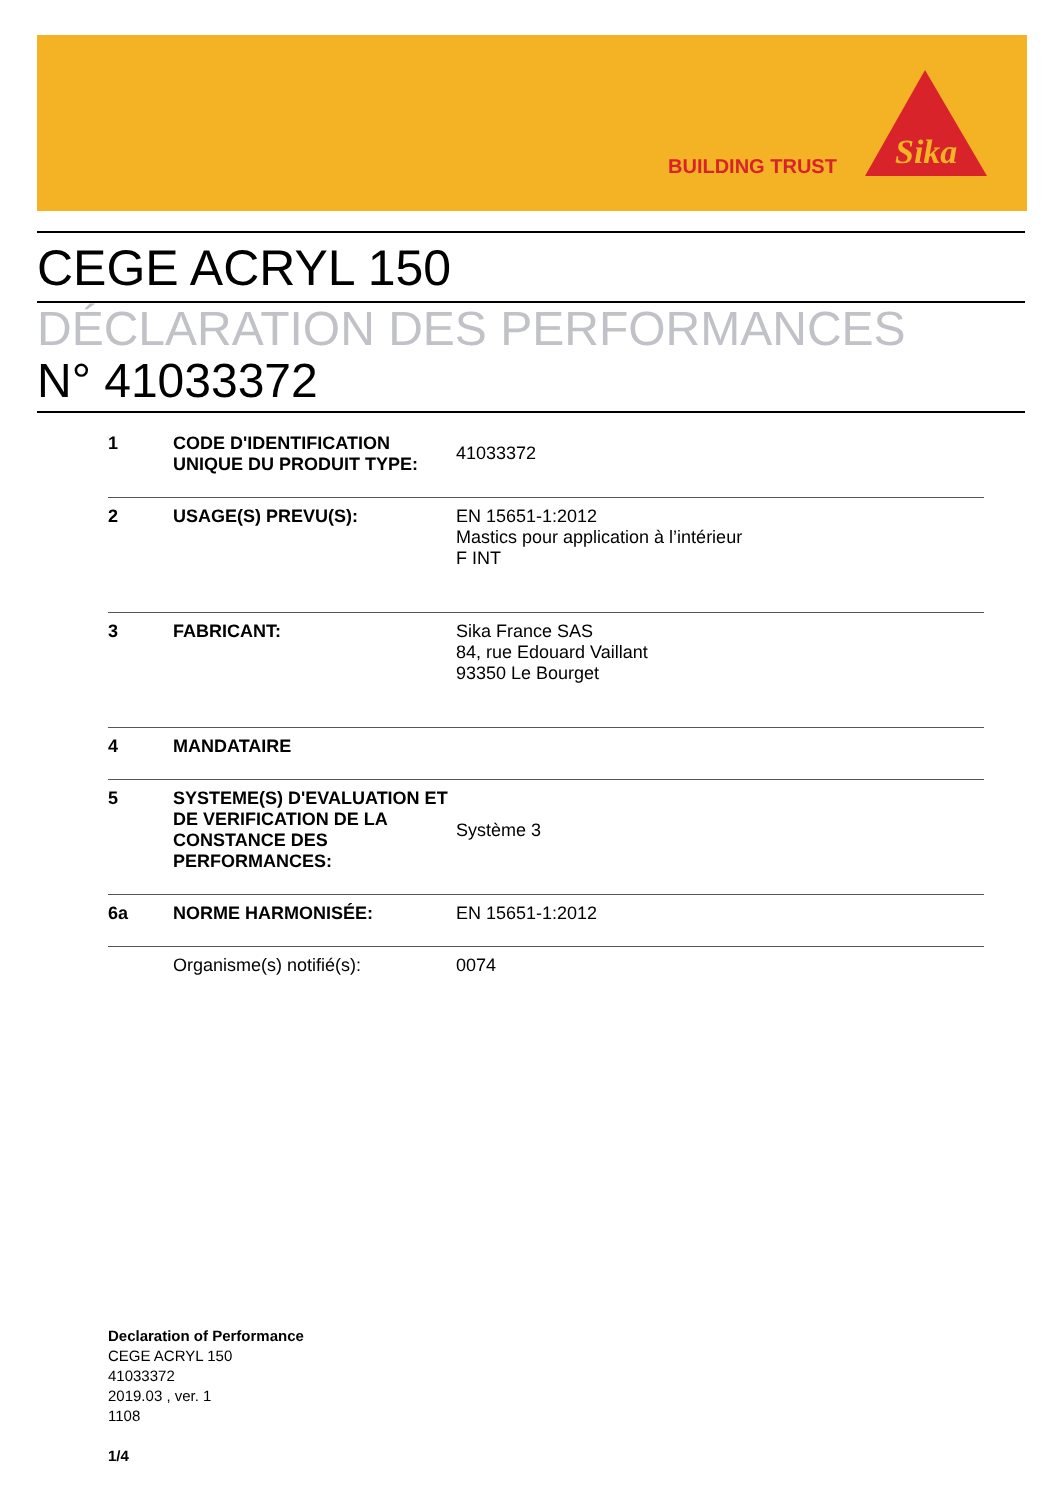BUILDING TRUST
Sika
CEGE ACRYL 150
DÉCLARATION DES PERFORMANCES
N° 41033372
| 1 | CODE D'IDENTIFICATION UNIQUE DU PRODUIT TYPE: | 41033372 |
| 2 | USAGE(S) PREVU(S): | EN 15651-1:2012 Mastics pour application à l’intérieur F INT |
| 3 | FABRICANT: | Sika France SAS 84, rue Edouard Vaillant 93350 Le Bourget |
| 4 | MANDATAIRE | |
| 5 | SYSTEME(S) D'EVALUATION ET DE VERIFICATION DE LA CONSTANCE DES PERFORMANCES: | Système 3 |
| 6a | NORME HARMONISÉE: | EN 15651-1:2012 |
| | Organisme(s) notifié(s): | 0074 |
Declaration of Performance
CEGE ACRYL 150
41033372
2019.03 , ver. 1
1108
1/4